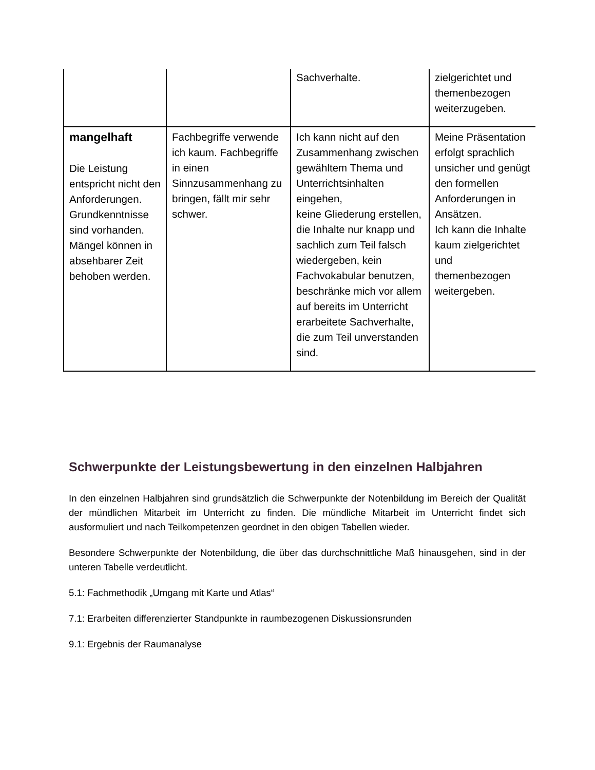| | | Sachverhalte. | zielgerichtet und themenbezogen weiterzugeben. |
| mangelhaft Die Leistung entspricht nicht den Anforderungen. Grundkenntnisse sind vorhanden. Mängel können in absehbarer Zeit behoben werden. | Fachbegriffe verwende ich kaum. Fachbegriffe in einen Sinnzusammenhang zu bringen, fällt mir sehr schwer. | Ich kann nicht auf den Zusammenhang zwischen gewähltem Thema und Unterrichtsinhalten eingehen, keine Gliederung erstellen, die Inhalte nur knapp und sachlich zum Teil falsch wiedergeben, kein Fachvokabular benutzen, beschränke mich vor allem auf bereits im Unterricht erarbeitete Sachverhalte, die zum Teil unverstanden sind. | Meine Präsentation erfolgt sprachlich unsicher und genügt den formellen Anforderungen in Ansätzen. Ich kann die Inhalte kaum zielgerichtet und themenbezogen weitergeben. |
Schwerpunkte der Leistungsbewertung in den einzelnen Halbjahren
In den einzelnen Halbjahren sind grundsätzlich die Schwerpunkte der Notenbildung im Bereich der Qualität der mündlichen Mitarbeit im Unterricht zu finden. Die mündliche Mitarbeit im Unterricht findet sich ausformuliert und nach Teilkompetenzen geordnet in den obigen Tabellen wieder.
Besondere Schwerpunkte der Notenbildung, die über das durchschnittliche Maß hinausgehen, sind in der unteren Tabelle verdeutlicht.
5.1: Fachmethodik „Umgang mit Karte und Atlas“
7.1: Erarbeiten differenzierter Standpunkte in raumbezogenen Diskussionsrunden
9.1: Ergebnis der Raumanalyse